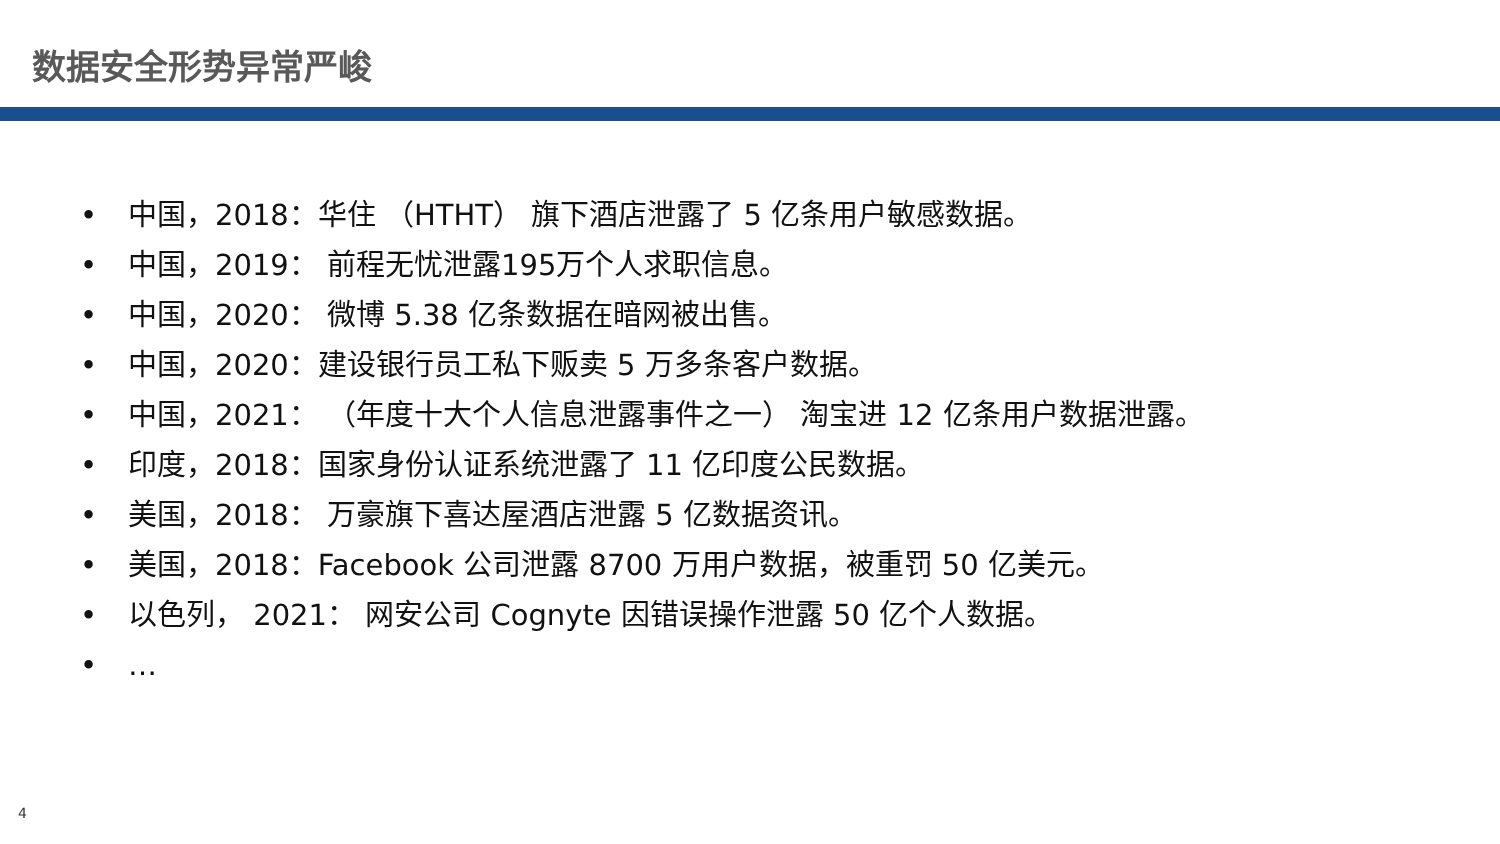数据安全形势异常严峻
• 中国，2018：华住 （HTHT） 旗下酒店泄露了 5 亿条用户敏感数据。
• 中国，2019： 前程无忧泄露195万个人求职信息。
• 中国，2020： 微博 5.38 亿条数据在暗网被出售。
• 中国，2020：建设银行员工私下贩卖 5 万多条客户数据。
• 中国，2021： （年度十大个人信息泄露事件之一） 淘宝进 12 亿条用户数据泄露。
• 印度，2018：国家身份认证系统泄露了 11 亿印度公民数据。
• 美国，2018： 万豪旗下喜达屋酒店泄露 5 亿数据资讯。
• 美国，2018：Facebook 公司泄露 8700 万用户数据，被重罚 50 亿美元。
• 以色列， 2021： 网安公司 Cognyte 因错误操作泄露 50 亿个人数据。
• …
4